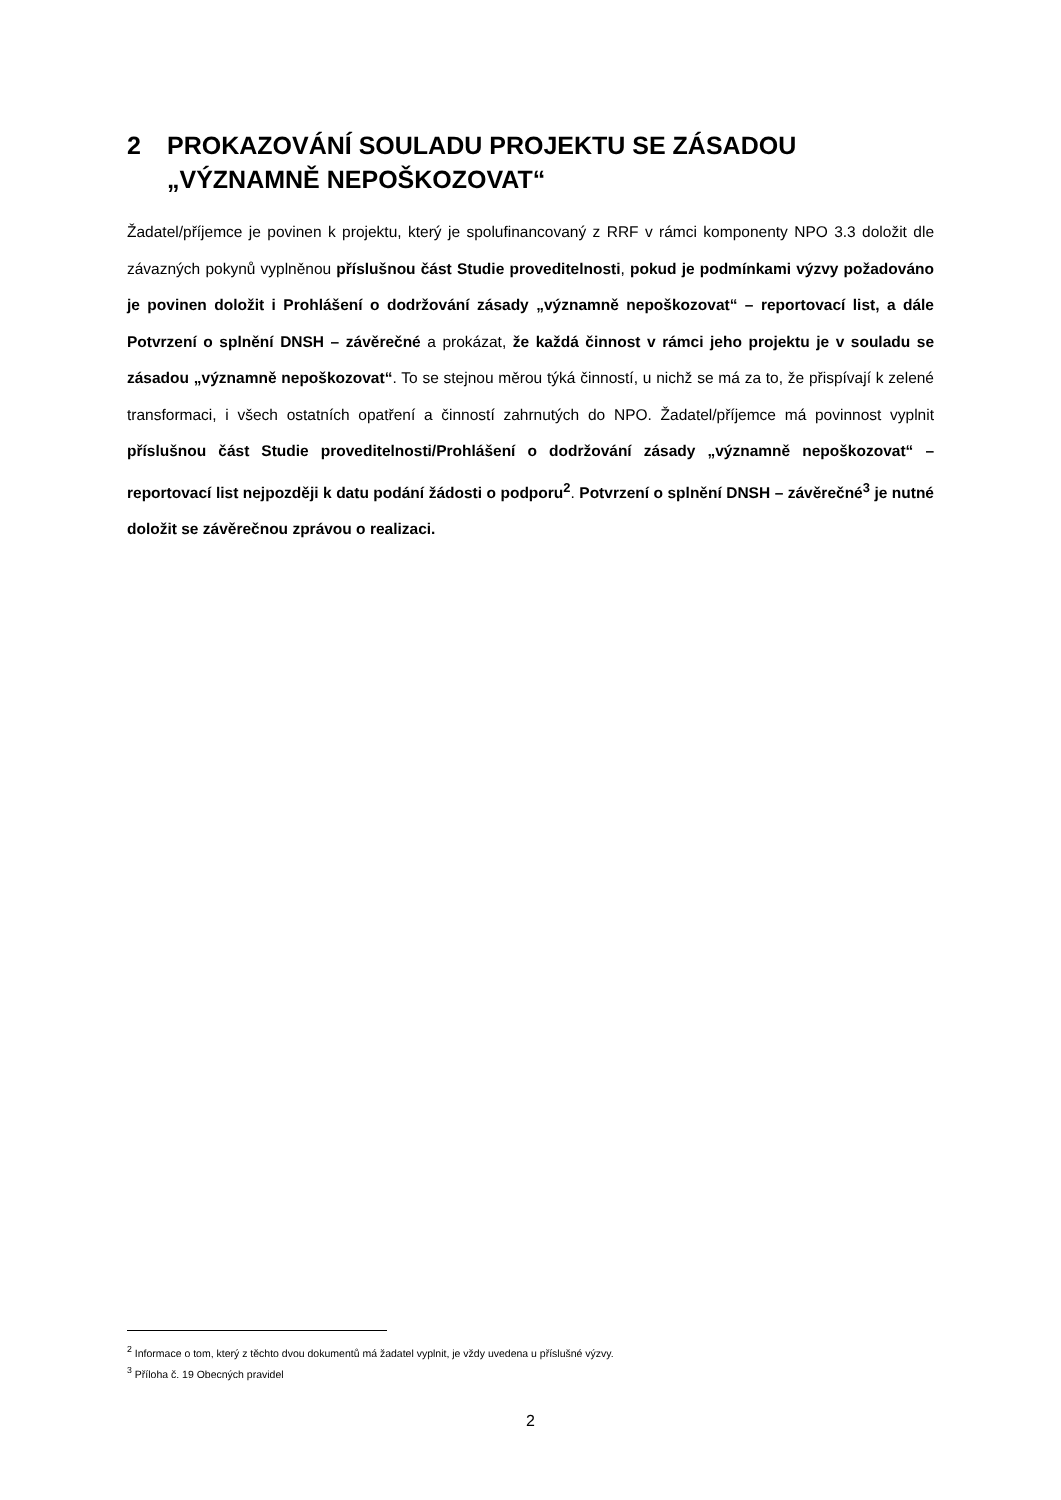2 PROKAZOVÁNÍ SOULADU PROJEKTU SE ZÁSADOU „VÝZNAMNĚ NEPOŠKOZOVAT“
Žadatel/příjemce je povinen k projektu, který je spolufinancovaný z RRF v rámci komponenty NPO 3.3 doložit dle závazných pokynů vyplněnou příslušnou část Studie proveditelnosti, pokud je podmínkami výzvy požadováno je povinen doložit i Prohlášení o dodržování zásady „významně nepoškozovat“ – reportovací list, a dále Potvrzení o splnění DNSH – závěrečné a prokázat, že každá činnost v rámci jeho projektu je v souladu se zásadou „významně nepoškozovat“. To se stejnou měrou týká činností, u nichž se má za to, že přispívají k zelené transformaci, i všech ostatních opatření a činností zahrnutých do NPO. Žadatel/příjemce má povinnost vyplnit příslušnou část Studie proveditelnosti/Prohlášení o dodržování zásady „významně nepoškozovat“ – reportovací list nejpozději k datu podání žádosti o podporu<sup>2</sup>. Potvrzení o splnění DNSH – závěrečné<sup>3</sup> je nutné doložit se závěrečnou zprávou o realizaci.
<sup>2</sup> Informace o tom, který z těchto dvou dokumentů má žadatel vyplnit, je vždy uvedena u příslušné výzvy.
<sup>3</sup> Příloha č. 19 Obecných pravidel
2